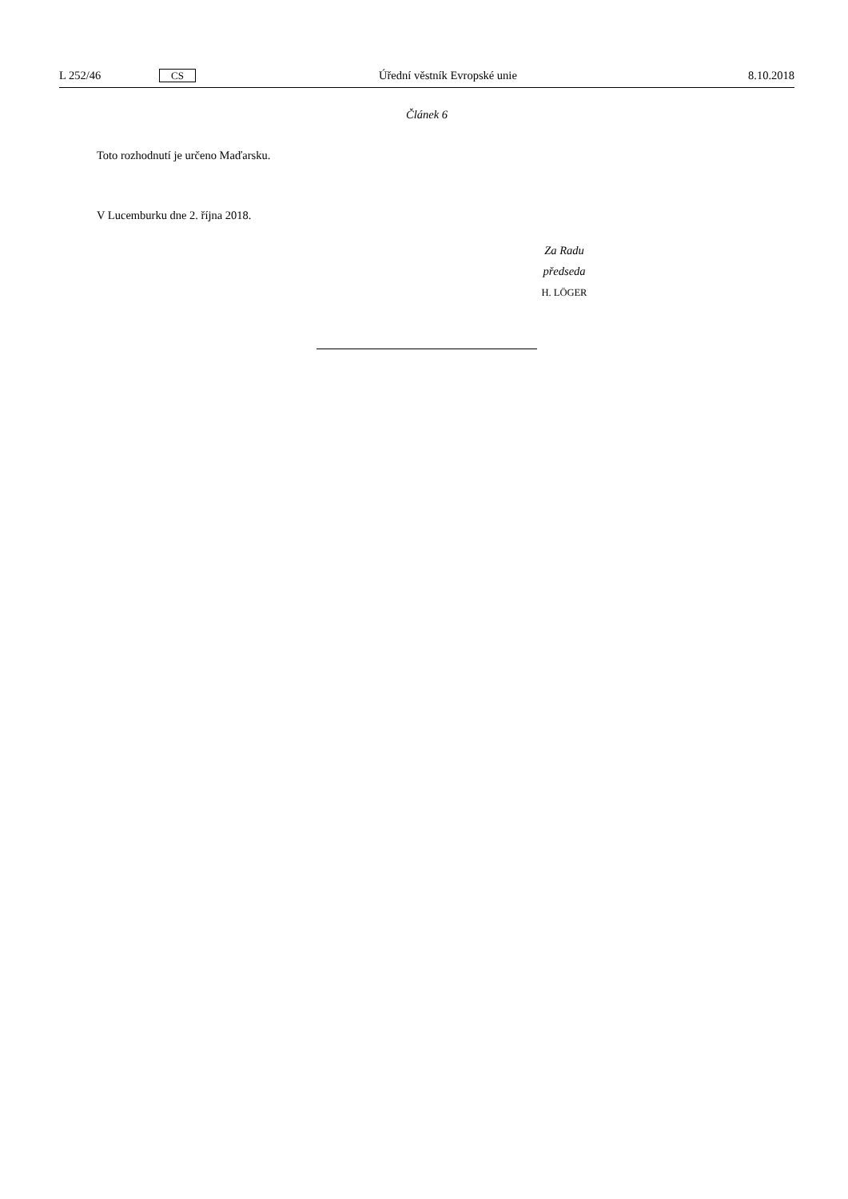L 252/46 CS Úřední věstník Evropské unie 8.10.2018
Článek 6
Toto rozhodnutí je určeno Maďarsku.
V Lucemburku dne 2. října 2018.
Za Radu
předseda
H. LÖGER